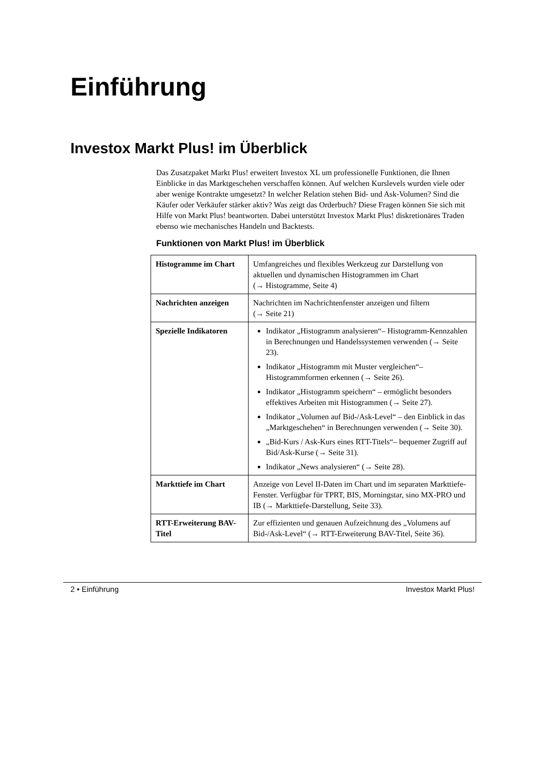Einführung
Investox Markt Plus! im Überblick
Das Zusatzpaket Markt Plus! erweitert Investox XL um professionelle Funktionen, die Ihnen Einblicke in das Marktgeschehen verschaffen können. Auf welchen Kurslevels wurden viele oder aber wenige Kontrakte umgesetzt? In welcher Relation stehen Bid- und Ask-Volumen? Sind die Käufer oder Verkäufer stärker aktiv? Was zeigt das Orderbuch? Diese Fragen können Sie sich mit Hilfe von Markt Plus! beantworten. Dabei unterstützt Investox Markt Plus! diskretionäres Traden ebenso wie mechanisches Handeln und Backtests.
Funktionen von Markt Plus! im Überblick
| Histogramme im Chart | Umfangreiches und flexibles Werkzeug zur Darstellung von aktuellen und dynamischen Histogrammen im Chart (→ Histogramme, Seite 4) |
| Nachrichten anzeigen | Nachrichten im Nachrichtenfenster anzeigen und filtern (→ Seite 21) |
| Spezielle Indikatoren | Indikator „Histogramm analysieren“– Histogramm-Kennzahlen in Berechnungen und Handelssystemen verwenden (→ Seite 23). Indikator „Histogramm mit Muster vergleichen“– Histogrammformen erkennen (→ Seite 26). Indikator „Histogramm speichern“ – ermöglicht besonders effektives Arbeiten mit Histogrammen (→ Seite 27). Indikator „Volumen auf Bid-/Ask-Level“ – den Einblick in das „Marktgeschehen“ in Berechnungen verwenden (→ Seite 30). „Bid-Kurs / Ask-Kurs eines RTT-Titels“– bequemer Zugriff auf Bid/Ask-Kurse (→ Seite 31). Indikator „News analysieren“ (→ Seite 28). |
| Markttiefe im Chart | Anzeige von Level II-Daten im Chart und im separaten Markttiefe-Fenster. Verfügbar für TPRT, BIS, Morningstar, sino MX-PRO und IB (→ Markttiefe-Darstellung, Seite 33). |
| RTT-Erweiterung BAV-Titel | Zur effizienten und genauen Aufzeichnung des „Volumens auf Bid-/Ask-Level“ (→ RTT-Erweiterung BAV-Titel, Seite 36). |
2 • Einführung Investox Markt Plus!